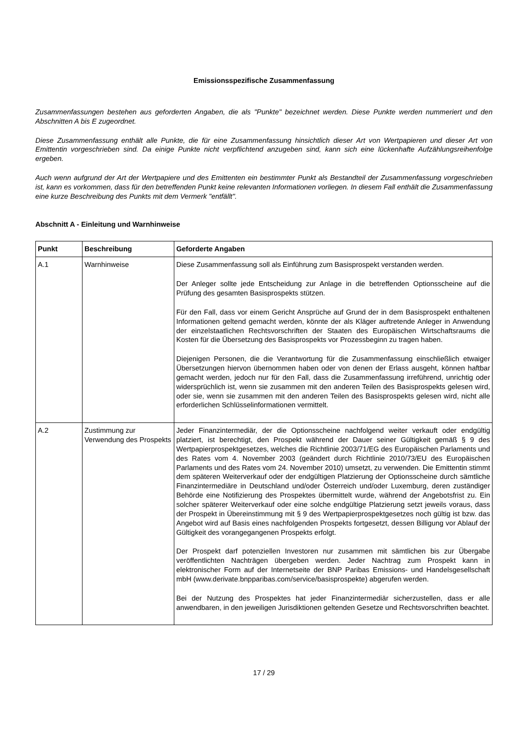Emissionsspezifische Zusammenfassung
Zusammenfassungen bestehen aus geforderten Angaben, die als "Punkte" bezeichnet werden. Diese Punkte werden nummeriert und den Abschnitten A bis E zugeordnet.
Diese Zusammenfassung enthält alle Punkte, die für eine Zusammenfassung hinsichtlich dieser Art von Wertpapieren und dieser Art von Emittentin vorgeschrieben sind. Da einige Punkte nicht verpflichtend anzugeben sind, kann sich eine lückenhafte Aufzählungsreihenfolge ergeben.
Auch wenn aufgrund der Art der Wertpapiere und des Emittenten ein bestimmter Punkt als Bestandteil der Zusammenfassung vorgeschrieben ist, kann es vorkommen, dass für den betreffenden Punkt keine relevanten Informationen vorliegen. In diesem Fall enthält die Zusammenfassung eine kurze Beschreibung des Punkts mit dem Vermerk "entfällt".
Abschnitt A - Einleitung und Warnhinweise
| Punkt | Beschreibung | Geforderte Angaben |
| --- | --- | --- |
| A.1 | Warnhinweise | Diese Zusammenfassung soll als Einführung zum Basisprospekt verstanden werden. Der Anleger sollte jede Entscheidung zur Anlage in die betreffenden Optionsscheine auf die Prüfung des gesamten Basisprospekts stützen. Für den Fall, dass vor einem Gericht Ansprüche auf Grund der in dem Basisprospekt enthaltenen Informationen geltend gemacht werden, könnte der als Kläger auftretende Anleger in Anwendung der einzelstaatlichen Rechtsvorschriften der Staaten des Europäischen Wirtschaftsraums die Kosten für die Übersetzung des Basisprospekts vor Prozessbeginn zu tragen haben. Diejenigen Personen, die die Verantwortung für die Zusammenfassung einschließlich etwaiger Übersetzungen hiervon übernommen haben oder von denen der Erlass ausgeht, können haftbar gemacht werden, jedoch nur für den Fall, dass die Zusammenfassung irreführend, unrichtig oder widersprüchlich ist, wenn sie zusammen mit den anderen Teilen des Basisprospekts gelesen wird, oder sie, wenn sie zusammen mit den anderen Teilen des Basisprospekts gelesen wird, nicht alle erforderlichen Schlüsselinformationen vermittelt. |
| A.2 | Zustimmung zur Verwendung des Prospekts | Jeder Finanzintermediär, der die Optionsscheine nachfolgend weiter verkauft oder endgültig platziert, ist berechtigt, den Prospekt während der Dauer seiner Gültigkeit gemäß § 9 des Wertpapierprospektgesetzes, welches die Richtlinie 2003/71/EG des Europäischen Parlaments und des Rates vom 4. November 2003 (geändert durch Richtlinie 2010/73/EU des Europäischen Parlaments und des Rates vom 24. November 2010) umsetzt, zu verwenden. Die Emittentin stimmt dem späteren Weiterverkauf oder der endgültigen Platzierung der Optionsscheine durch sämtliche Finanzintermediäre in Deutschland und/oder Österreich und/oder Luxemburg, deren zuständiger Behörde eine Notifizierung des Prospektes übermittelt wurde, während der Angebotsfrist zu. Ein solcher späterer Weiterverkauf oder eine solche endgültige Platzierung setzt jeweils voraus, dass der Prospekt in Übereinstimmung mit § 9 des Wertpapierprospektgesetzes noch gültig ist bzw. das Angebot wird auf Basis eines nachfolgenden Prospekts fortgesetzt, dessen Billigung vor Ablauf der Gültigkeit des vorangegangenen Prospekts erfolgt. Der Prospekt darf potenziellen Investoren nur zusammen mit sämtlichen bis zur Übergabe veröffentlichten Nachträgen übergeben werden. Jeder Nachtrag zum Prospekt kann in elektronischer Form auf der Internetseite der BNP Paribas Emissions- und Handelsgesellschaft mbH (www.derivate.bnpparibas.com/service/basisprospekte) abgerufen werden. Bei der Nutzung des Prospektes hat jeder Finanzintermediär sicherzustellen, dass er alle anwendbaren, in den jeweiligen Jurisdiktionen geltenden Gesetze und Rechtsvorschriften beachtet. |
17 / 29